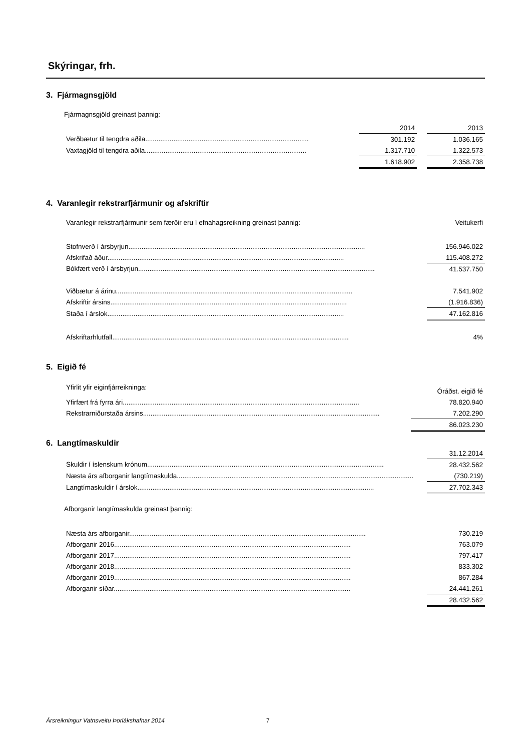Skýringar, frh.
3. Fjármagnsgjöld
Fjármagnsgjöld greinast þannig:
| | 2014 | | 2013 |
| Verðbætur til tengdra aðila....................................................................................... | 301.192 | | 1.036.165 |
| Vaxtagjöld til tengdra aðila...................................................................................... | 1.317.710 | | 1.322.573 |
| | 1.618.902 | | 2.358.738 |
4. Varanlegir rekstrarfjármunir og afskriftir
| Varanlegir rekstrarfjármunir sem færðir eru í efnahagsreikning greinast þannig: | Veitukerfi |
| Stofnverð í ársbyrjun.............................................................................................................................. | 156.946.022 |
| Afskrifað áður.............................................................................................................................. | 115.408.272 |
| Bókfært verð í ársbyrjun.............................................................................................................................. | 41.537.750 |
| Viðbætur á árinu.............................................................................................................................. | 7.541.902 |
| Afskriftir ársins.............................................................................................................................. | (1.916.836) |
| Staða í árslok.............................................................................................................................. | 47.162.816 |
| Afskriftarhlutfall.............................................................................................................................. | 4% |
5. Eigið fé
| Yfirlit yfir eiginfjárreikninga: | Óráðst. eigið fé |
| Yfirfært frá fyrra ári.............................................................................................................................. | 78.820.940 |
| Rekstrarniðurstaða ársins.............................................................................................................................. | 7.202.290 |
| | 86.023.230 |
6. Langtímaskuldir
| | 31.12.2014 |
| Skuldir í íslenskum krónum.............................................................................................................................. | 28.432.562 |
| Næsta árs afborganir langtímaskulda.............................................................................................................................. | (730.219) |
| Langtímaskuldir í árslok.............................................................................................................................. | 27.702.343 |
Afborganir langtímaskulda greinast þannig:
| Næsta árs afborganir.............................................................................................................................. | 730.219 |
| Afborganir 2016.............................................................................................................................. | 763.079 |
| Afborganir 2017.............................................................................................................................. | 797.417 |
| Afborganir 2018.............................................................................................................................. | 833.302 |
| Afborganir 2019.............................................................................................................................. | 867.284 |
| Afborganir síðar.............................................................................................................................. | 24.441.261 |
| | 28.432.562 |
Ársreikningur Vatnsveitu Þorlákshafnar 2014
7